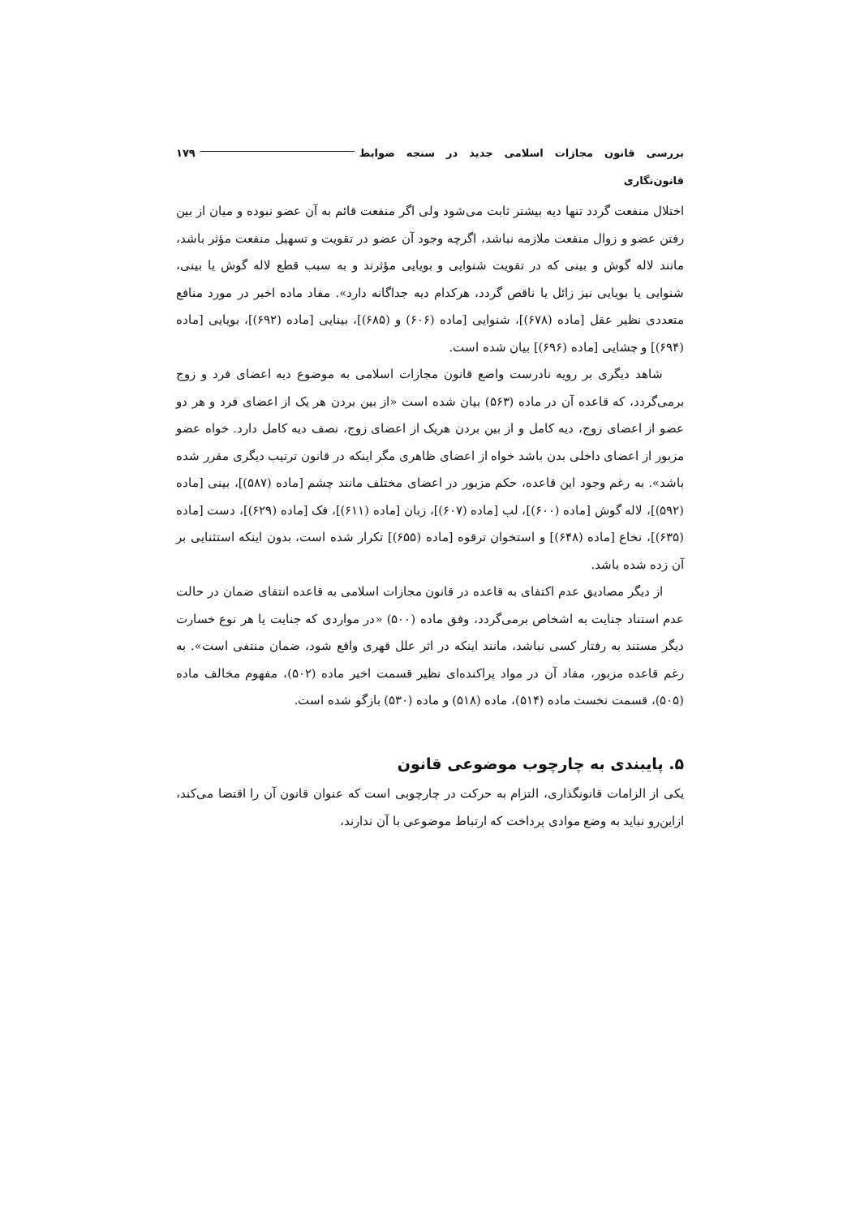بررسی قانون مجازات اسلامی جدید در سنجه ضوابط قانون‌نگاری ۱۷۹
اختلال منفعت گردد تنها دیه بیشتر ثابت می‌شود ولی اگر منفعت قائم به آن عضو نبوده و میان از بین رفتن عضو و زوال منفعت ملازمه نباشد، اگرچه وجود آن عضو در تقویت و تسهیل منفعت مؤثر باشد، مانند لاله گوش و بینی که در تقویت شنوایی و بویایی مؤثرند و به سبب قطع لاله گوش یا بینی، شنوایی یا بویایی نیز زائل یا ناقص گردد، هرکدام دیه جداگانه دارد». مفاد ماده اخیر در مورد منافع متعددی نظیر عقل [ماده (۶۷۸)]، شنوایی [ماده (۶۰۶) و (۶۸۵)]، بینایی [ماده (۶۹۲)]، بویایی [ماده (۶۹۴)] و چشایی [ماده (۶۹۶)] بیان شده است.
شاهد دیگری بر رویه نادرست واضع قانون مجازات اسلامی به موضوع دیه اعضای فرد و زوج برمی‌گردد، که قاعده آن در ماده (۵۶۳) بیان شده است «از بین بردن هر یک از اعضای فرد و هر دو عضو از اعضای زوج، دیه کامل و از بین بردن هریک از اعضای زوج، نصف دیه کامل دارد. خواه عضو مزبور از اعضای داخلی بدن باشد خواه از اعضای ظاهری مگر اینکه در قانون ترتیب دیگری مقرر شده باشد». به رغم وجود این قاعده، حکم مزبور در اعضای مختلف مانند چشم [ماده (۵۸۷)]، بینی [ماده (۵۹۲)]، لاله گوش [ماده (۶۰۰)]، لب [ماده (۶۰۷)]، زبان [ماده (۶۱۱)]، فک [ماده (۶۲۹)]، دست [ماده (۶۳۵)]، نخاع [ماده (۶۴۸)] و استخوان ترقوه [ماده (۶۵۵)] تکرار شده است، بدون اینکه استثنایی بر آن زده شده باشد.
از دیگر مصادیق عدم اکتفای به قاعده در قانون مجازات اسلامی به قاعده انتفای ضمان در حالت عدم استناد جنایت به اشخاص برمی‌گردد، وفق ماده (۵۰۰) «در مواردی که جنایت یا هر نوع خسارت دیگر مستند به رفتار کسی نباشد، مانند اینکه در اثر علل قهری واقع شود، ضمان منتفی است». به رغم قاعده مزبور، مفاد آن در مواد پراکنده‌ای نظیر قسمت اخیر ماده (۵۰۲)، مفهوم مخالف ماده (۵۰۵)، قسمت نخست ماده (۵۱۴)، ماده (۵۱۸) و ماده (۵۳۰) بازگو شده است.
۵. پایبندی به چارچوب موضوعی قانون
یکی از الزامات قانونگذاری، التزام به حرکت در چارچوبی است که عنوان قانون آن را اقتضا می‌کند، ازاین‌رو نباید به وضع موادی پرداخت که ارتباط موضوعی با آن ندارند،